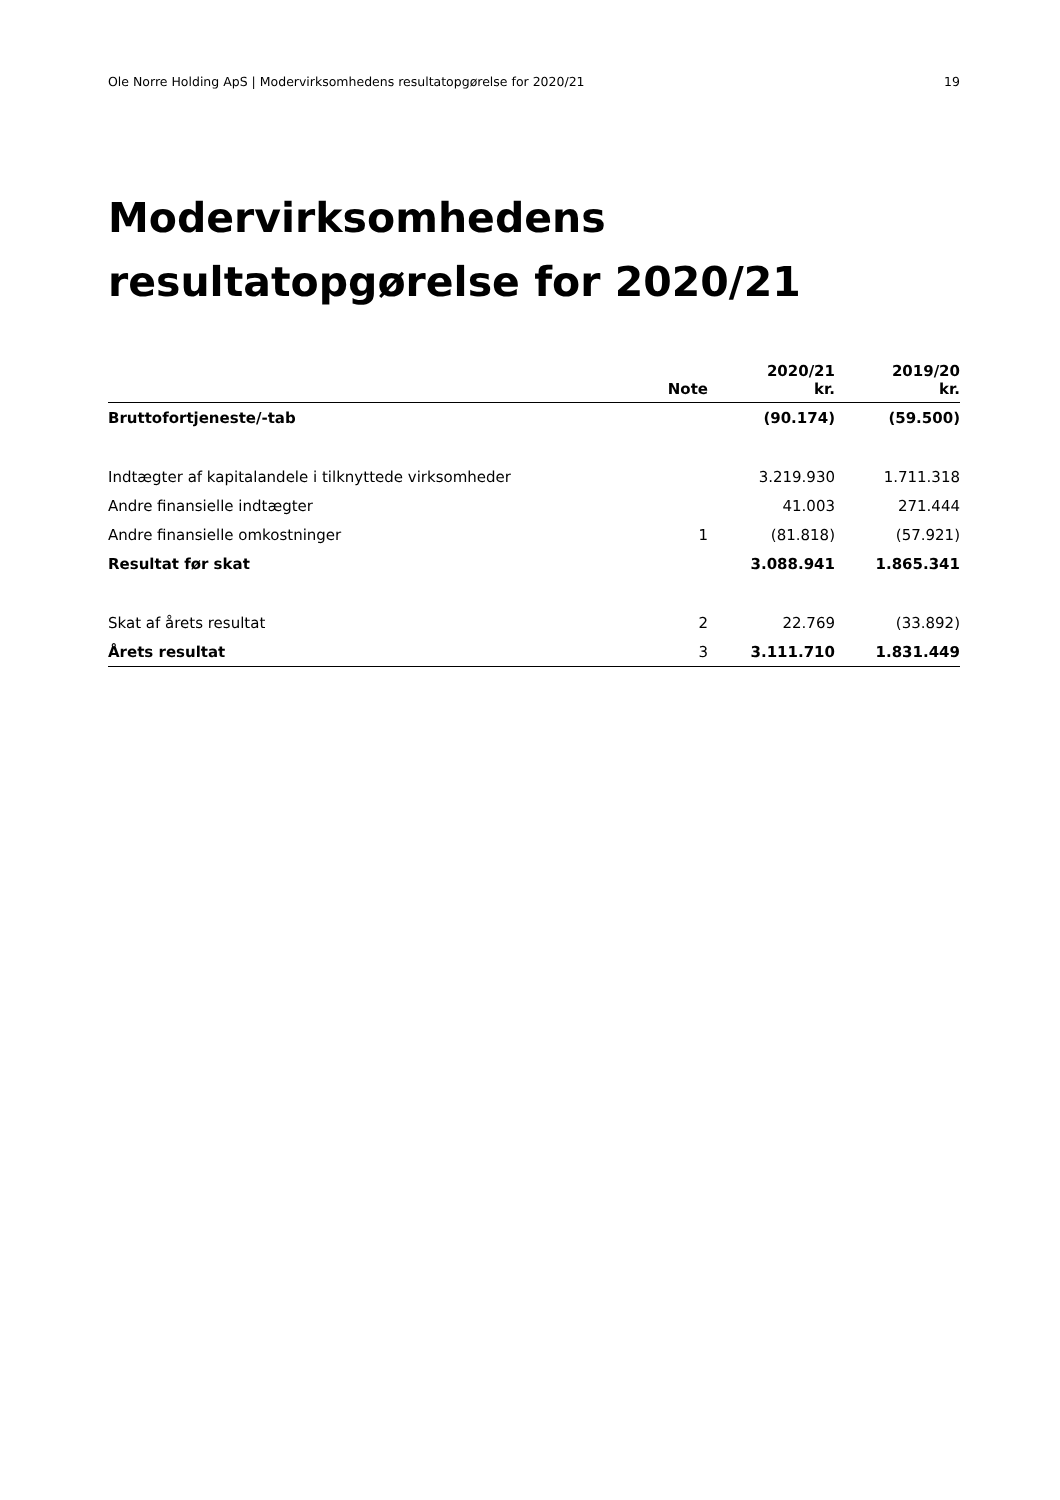Ole Norre Holding ApS | Modervirksomhedens resultatopgørelse for 2020/21 19
Modervirksomhedens
resultatopgørelse for 2020/21
| | Note | 2020/21 kr. | 2019/20 kr. |
| --- | --- | --- | --- |
| Bruttofortjeneste/-tab | | (90.174) | (59.500) |
| Indtægter af kapitalandele i tilknyttede virksomheder | | 3.219.930 | 1.711.318 |
| Andre finansielle indtægter | | 41.003 | 271.444 |
| Andre finansielle omkostninger | 1 | (81.818) | (57.921) |
| Resultat før skat | | 3.088.941 | 1.865.341 |
| Skat af årets resultat | 2 | 22.769 | (33.892) |
| Årets resultat | 3 | 3.111.710 | 1.831.449 |